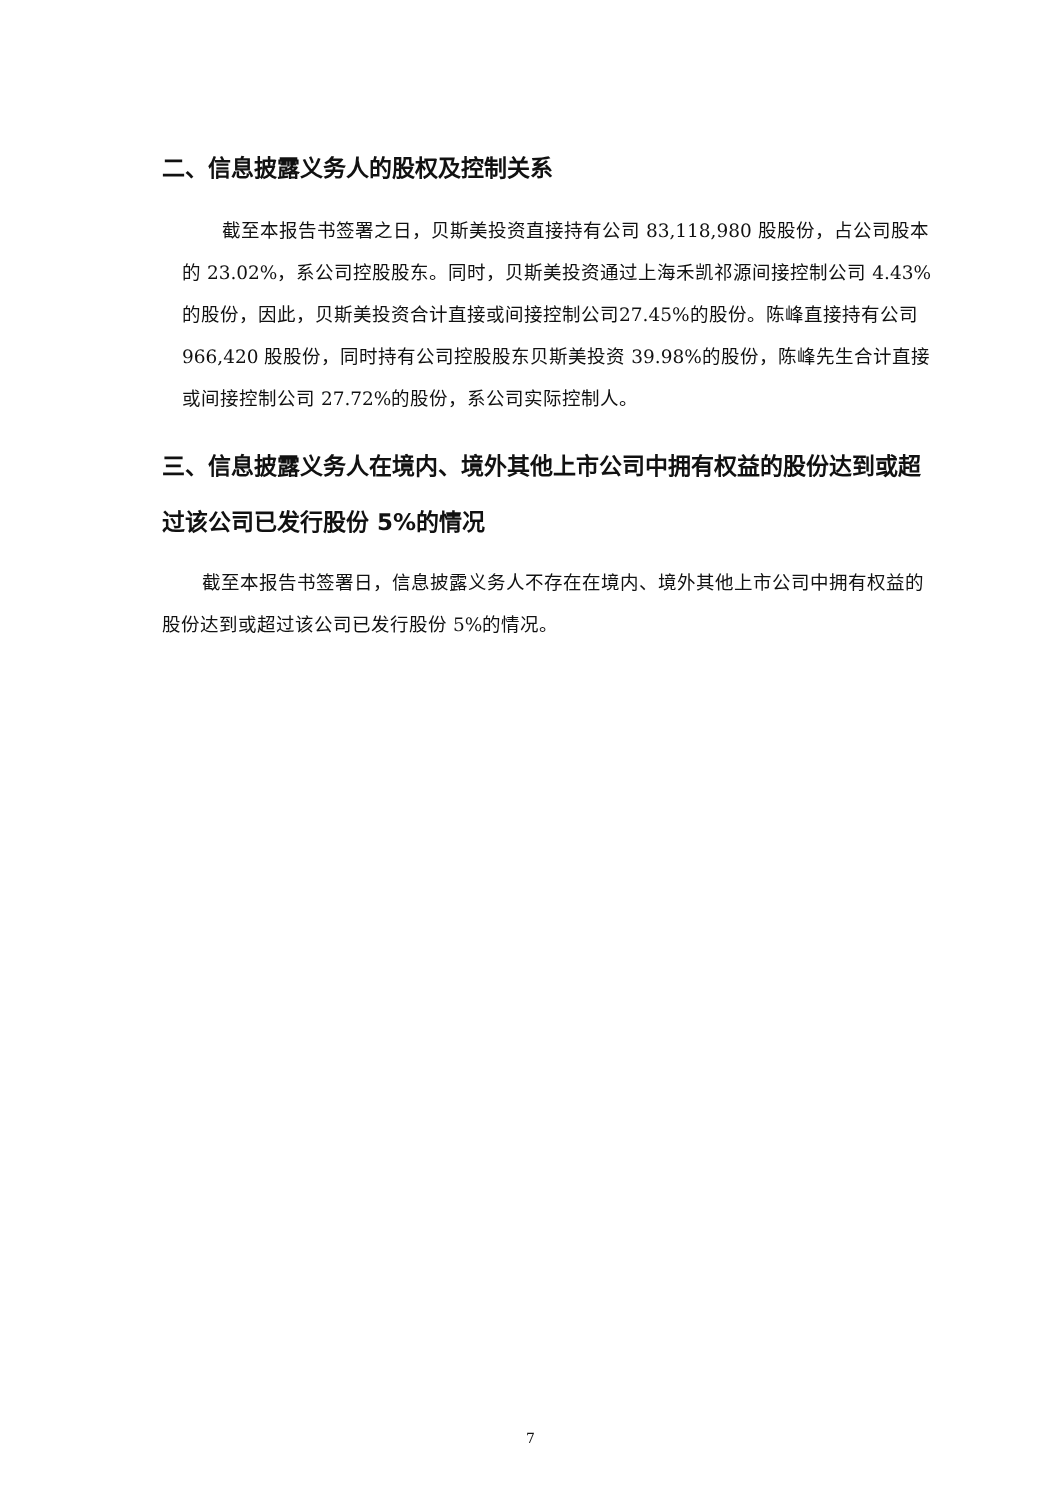二、信息披露义务人的股权及控制关系
截至本报告书签署之日，贝斯美投资直接持有公司 83,118,980 股股份，占公司股本的 23.02%，系公司控股股东。同时，贝斯美投资通过上海禾凯祁源间接控制公司 4.43%的股份，因此，贝斯美投资合计直接或间接控制公司27.45%的股份。陈峰直接持有公司 966,420 股股份，同时持有公司控股股东贝斯美投资 39.98%的股份，陈峰先生合计直接或间接控制公司 27.72%的股份，系公司实际控制人。
三、信息披露义务人在境内、境外其他上市公司中拥有权益的股份达到或超过该公司已发行股份 5%的情况
截至本报告书签署日，信息披露义务人不存在在境内、境外其他上市公司中拥有权益的股份达到或超过该公司已发行股份 5%的情况。
7